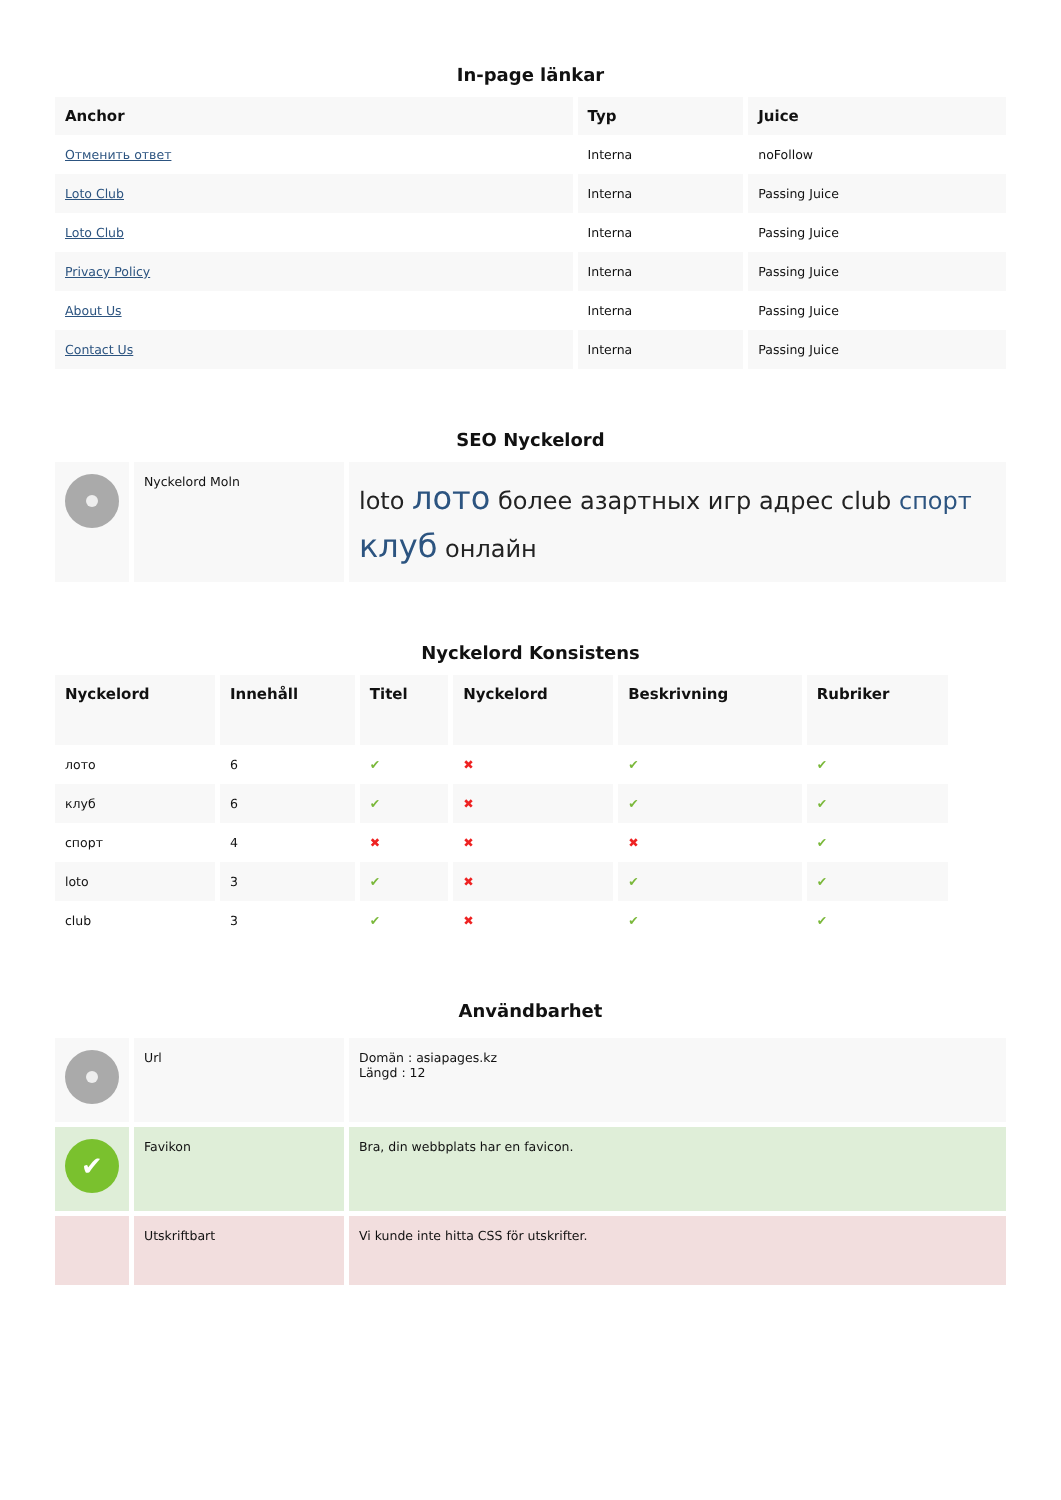In-page länkar
| Anchor | Typ | Juice |
| --- | --- | --- |
| Отменить ответ | Interna | noFollow |
| Loto Club | Interna | Passing Juice |
| Loto Club | Interna | Passing Juice |
| Privacy Policy | Interna | Passing Juice |
| About Us | Interna | Passing Juice |
| Contact Us | Interna | Passing Juice |
SEO Nyckelord
| | Nyckelord Moln | loto лото более азартных игр адрес club спорт клуб онлайн |
Nyckelord Konsistens
| Nyckelord | Innehåll | Titel | Nyckelord | Beskrivning | Rubriker |
| --- | --- | --- | --- | --- | --- |
| лото | 6 | ✔ | ✖ | ✔ | ✔ |
| клуб | 6 | ✔ | ✖ | ✔ | ✔ |
| спорт | 4 | ✖ | ✖ | ✖ | ✔ |
| loto | 3 | ✔ | ✖ | ✔ | ✔ |
| club | 3 | ✔ | ✖ | ✔ | ✔ |
Användbarhet
| | Url | Domän : asiapages.kz Längd : 12 |
| ✔ | Favikon | Bra, din webbplats har en favicon. |
| | Utskriftbart | Vi kunde inte hitta CSS för utskrifter. |